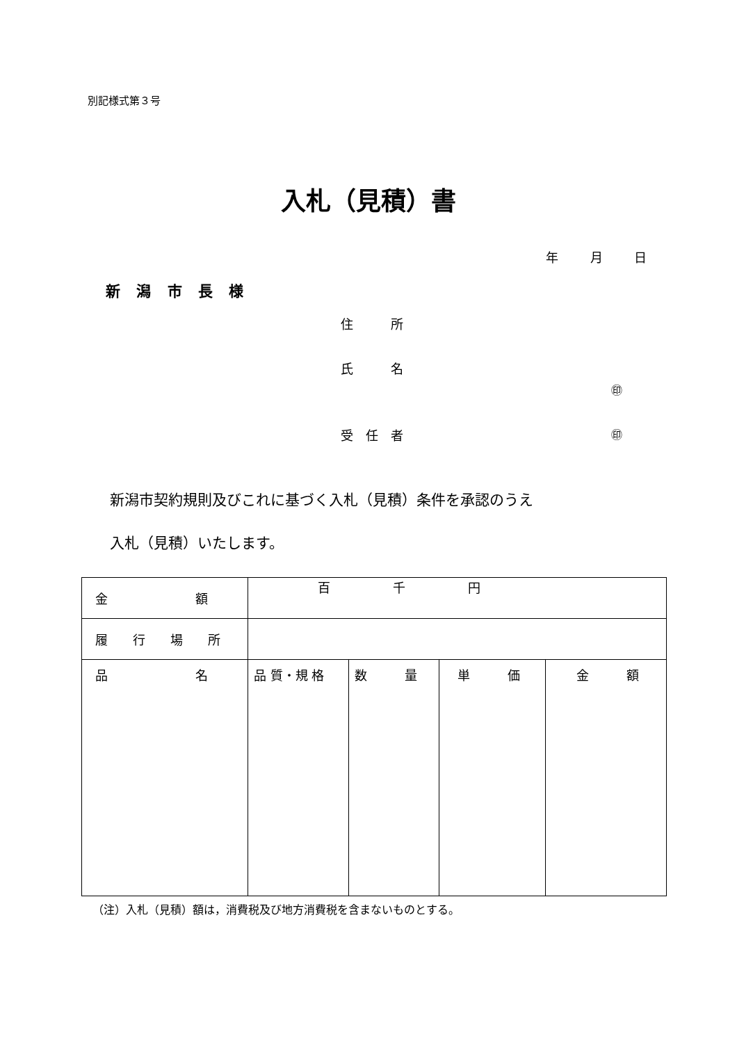別記様式第３号
入札（見積）書
年 月 日
新 潟 市 長 様
住　　　所
氏　　　名
㊞
受　任　者 ㊞
新潟市契約規則及びこれに基づく入札（見積）条件を承認のうえ
入札（見積）いたします。
| 金 額 | 百 千 円 | | | |
| 履 行 場 所 | | | | |
| 品 名 | 品 質・規 格 | 数 量 | 単 価 | 金 額 |
（注）入札（見積）額は，消費税及び地方消費税を含まないものとする。